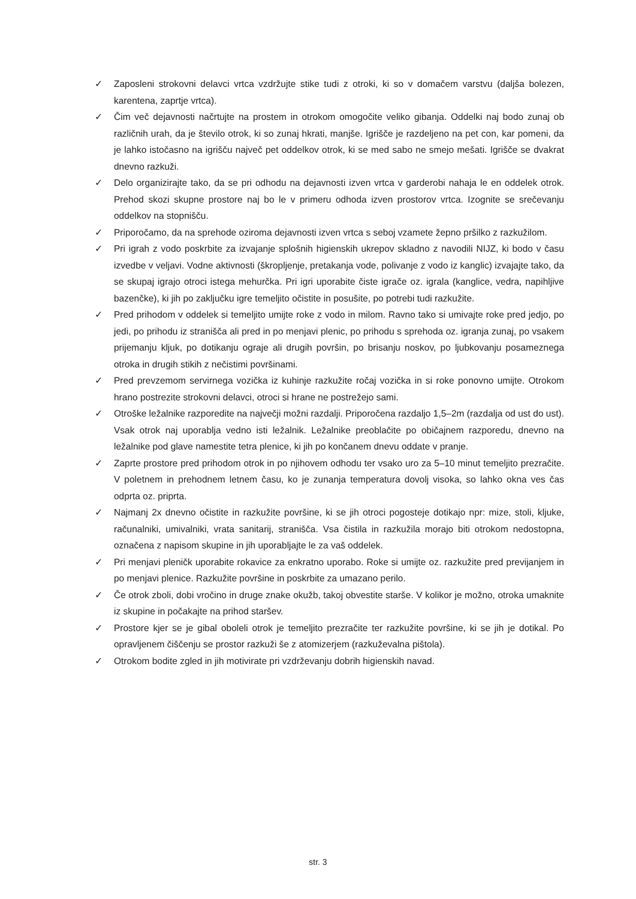✓ Zaposleni strokovni delavci vrtca vzdržujte stike tudi z otroki, ki so v domačem varstvu (daljša bolezen, karentena, zaprtje vrtca).
✓ Čim več dejavnosti načrtujte na prostem in otrokom omogočite veliko gibanja. Oddelki naj bodo zunaj ob različnih urah, da je število otrok, ki so zunaj hkrati, manjše. Igrišče je razdeljeno na pet con, kar pomeni, da je lahko istočasno na igrišču največ pet oddelkov otrok, ki se med sabo ne smejo mešati. Igrišče se dvakrat dnevno razkuži.
✓ Delo organizirajte tako, da se pri odhodu na dejavnosti izven vrtca v garderobi nahaja le en oddelek otrok. Prehod skozi skupne prostore naj bo le v primeru odhoda izven prostorov vrtca. Izognite se srečevanju oddelkov na stopnišču.
✓ Priporočamo, da na sprehode oziroma dejavnosti izven vrtca s seboj vzamete žepno pršilko z razkužilom.
✓ Pri igrah z vodo poskrbite za izvajanje splošnih higienskih ukrepov skladno z navodili NIJZ, ki bodo v času izvedbe v veljavi. Vodne aktivnosti (škropljenje, pretakanja vode, polivanje z vodo iz kanglic) izvajajte tako, da se skupaj igrajo otroci istega mehurčka. Pri igri uporabite čiste igrače oz. igrala (kanglice, vedra, napihljive bazenčke), ki jih po zaključku igre temeljito očistite in posušite, po potrebi tudi razkužite.
✓ Pred prihodom v oddelek si temeljito umijte roke z vodo in milom. Ravno tako si umivajte roke pred jedjo, po jedi, po prihodu iz stranišča ali pred in po menjavi plenic, po prihodu s sprehoda oz. igranja zunaj, po vsakem prijemanju kljuk, po dotikanju ograje ali drugih površin, po brisanju noskov, po ljubkovanju posameznega otroka in drugih stikih z nečistimi površinami.
✓ Pred prevzemom servirnega vozička iz kuhinje razkužite ročaj vozička in si roke ponovno umijte. Otrokom hrano postrezite strokovni delavci, otroci si hrane ne postrežejo sami.
✓ Otroške ležalnike razporedite na največji možni razdalji. Priporočena razdaljo 1,5–2m (razdalja od ust do ust). Vsak otrok naj uporablja vedno isti ležalnik. Ležalnike preoblačite po običajnem razporedu, dnevno na ležalnike pod glave namestite tetra plenice, ki jih po končanem dnevu oddate v pranje.
✓ Zaprte prostore pred prihodom otrok in po njihovem odhodu ter vsako uro za 5–10 minut temeljito prezračite. V poletnem in prehodnem letnem času, ko je zunanja temperatura dovolj visoka, so lahko okna ves čas odprta oz. priprta.
✓ Najmanj 2x dnevno očistite in razkužite površine, ki se jih otroci pogosteje dotikajo npr: mize, stoli, kljuke, računalniki, umivalniki, vrata sanitarij, stranišča. Vsa čistila in razkužila morajo biti otrokom nedostopna, označena z napisom skupine in jih uporabljajte le za vaš oddelek.
✓ Pri menjavi pleničk uporabite rokavice za enkratno uporabo. Roke si umijte oz. razkužite pred previjanjem in po menjavi plenice. Razkužite površine in poskrbite za umazano perilo.
✓ Če otrok zboli, dobi vročino in druge znake okužb, takoj obvestite starše. V kolikor je možno, otroka umaknite iz skupine in počakajte na prihod staršev.
✓ Prostore kjer se je gibal oboleli otrok je temeljito prezračite ter razkužite površine, ki se jih je dotikal. Po opravljenem čiščenju se prostor razkuži še z atomizerjem (razkuževalna pištola).
✓ Otrokom bodite zgled in jih motivirate pri vzdrževanju dobrih higienskih navad.
str. 3